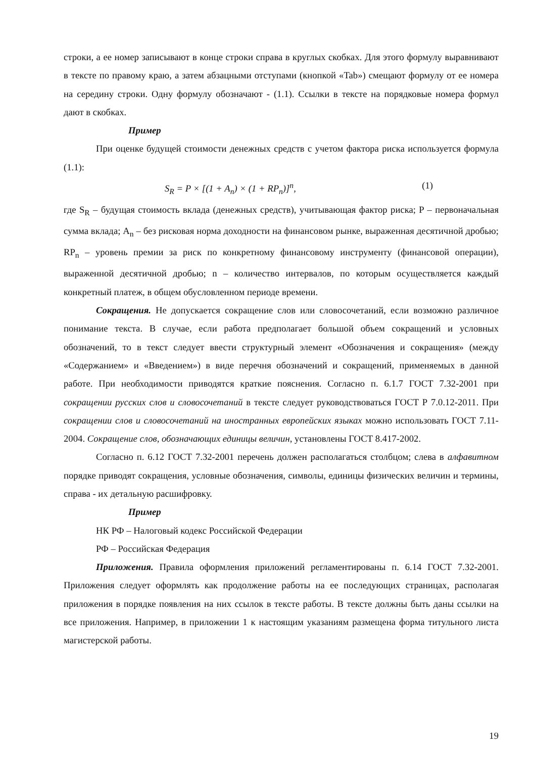строки, а ее номер записывают в конце строки справа в круглых скобках. Для этого формулу выравнивают в тексте по правому краю, а затем абзацными отступами (кнопкой «Tab») смещают формулу от ее номера на середину строки. Одну формулу обозначают - (1.1). Ссылки в тексте на порядковые номера формул дают в скобках.
Пример
При оценке будущей стоимости денежных средств с учетом фактора риска используется формула (1.1):
S<sub>R</sub> = P × [(1 + A<sub>n</sub>) × (1 + RP<sub>n</sub>)]<sup>n</sup>, (1)
где S<sub>R</sub> – будущая стоимость вклада (денежных средств), учитывающая фактор риска; P – первоначальная сумма вклада; A<sub>n</sub> – без рисковая норма доходности на финансовом рынке, выраженная десятичной дробью; RP<sub>n</sub> – уровень премии за риск по конкретному финансовому инструменту (финансовой операции), выраженной десятичной дробью; n – количество интервалов, по которым осуществляется каждый конкретный платеж, в общем обусловленном периоде времени.
Сокращения. Не допускается сокращение слов или словосочетаний, если возможно различное понимание текста. В случае, если работа предполагает большой объем сокращений и условных обозначений, то в текст следует ввести структурный элемент «Обозначения и сокращения» (между «Содержанием» и «Введением») в виде перечня обозначений и сокращений, применяемых в данной работе. При необходимости приводятся краткие пояснения. Согласно п. 6.1.7 ГОСТ 7.32-2001 при сокращении русских слов и словосочетаний в тексте следует руководствоваться ГОСТ Р 7.0.12-2011. При сокращении слов и словосочетаний на иностранных европейских языках можно использовать ГОСТ 7.11-2004. Сокращение слов, обозначающих единицы величин, установлены ГОСТ 8.417-2002.
Согласно п. 6.12 ГОСТ 7.32-2001 перечень должен располагаться столбцом; слева в алфавитном порядке приводят сокращения, условные обозначения, символы, единицы физических величин и термины, справа - их детальную расшифровку.
Пример
НК РФ – Налоговый кодекс Российской Федерации
РФ – Российская Федерация
Приложения. Правила оформления приложений регламентированы п. 6.14 ГОСТ 7.32-2001. Приложения следует оформлять как продолжение работы на ее последующих страницах, располагая приложения в порядке появления на них ссылок в тексте работы. В тексте должны быть даны ссылки на все приложения. Например, в приложении 1 к настоящим указаниям размещена форма титульного листа магистерской работы.
19